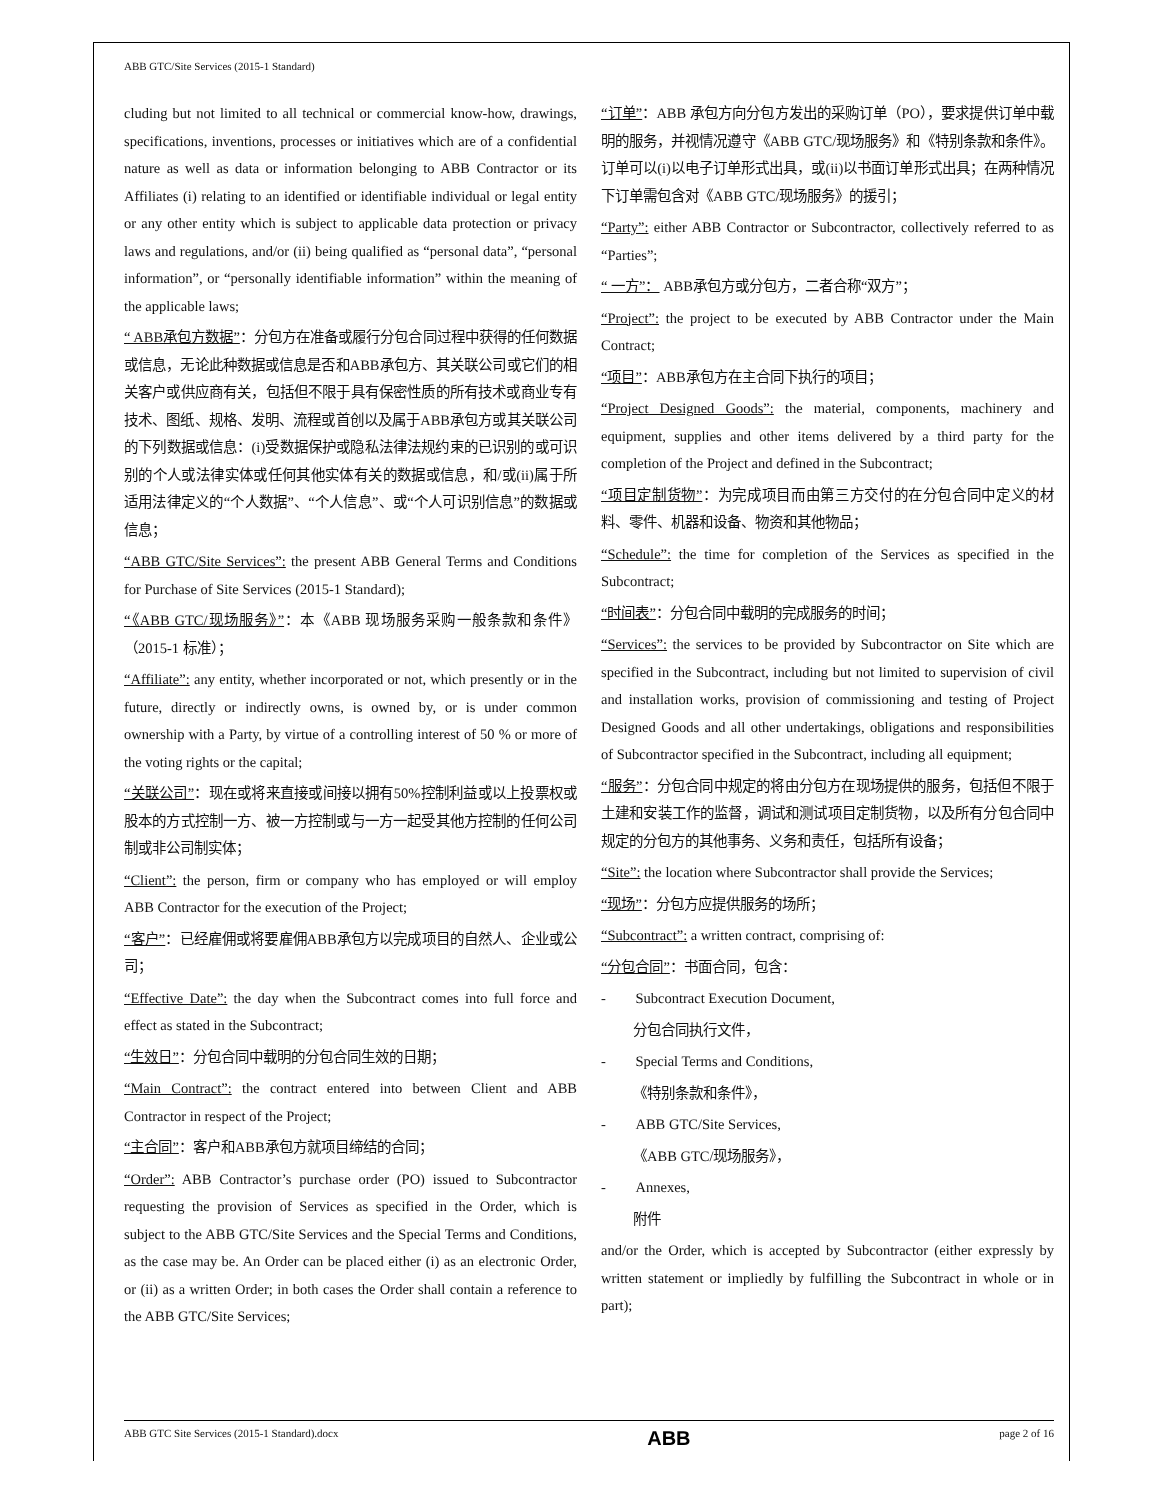ABB GTC/Site Services (2015-1 Standard)
cluding but not limited to all technical or commercial know-how, drawings, specifications, inventions, processes or initiatives which are of a confidential nature as well as data or information belonging to ABB Contractor or its Affiliates (i) relating to an identified or identifiable individual or legal entity or any other entity which is subject to applicable data protection or privacy laws and regulations, and/or (ii) being qualified as “personal data”, “personal information”, or “personally identifiable information” within the meaning of the applicable laws;
“ ABB承包方数据”：分包方在准备或履行分包合同过程中获得的任何数据或信息，无论此种数据或信息是否和ABB承包方、其关联公司或它们的相关客户或供应商有关，包括但不限于具有保密性质的所有技术或商业专有技术、图纸、规格、发明、流程或首创以及属于ABB承包方或其关联公司的下列数据或信息：(i)受数据保护或隐私法律法规约束的已识别的或可识别的个人或法律实体或任何其他实体有关的数据或信息，和/或(ii)属于所适用法律定义的“个人数据”、“个人信息”、或“个人可识别信息”的数据或信息；
“ABB GTC/Site Services”: the present ABB General Terms and Conditions for Purchase of Site Services (2015-1 Standard);
“《ABB GTC/现场服务》”：本《ABB 现场服务采购一般条款和条件》（2015-1 标准）；
“Affiliate”: any entity, whether incorporated or not, which presently or in the future, directly or indirectly owns, is owned by, or is under common ownership with a Party, by virtue of a controlling interest of 50 % or more of the voting rights or the capital;
“关联公司”：现在或将来直接或间接以拥有50%控制利益或以上投票权或股本的方式控制一方、被一方控制或与一方一起受其他方控制的任何公司制或非公司制实体；
“Client”: the person, firm or company who has employed or will employ ABB Contractor for the execution of the Project;
“客户”：已经雇佣或将要雇佣ABB承包方以完成项目的自然人、企业或公司；
“Effective Date”: the day when the Subcontract comes into full force and effect as stated in the Subcontract;
“生效日”：分包合同中载明的分包合同生效的日期；
“Main Contract”: the contract entered into between Client and ABB Contractor in respect of the Project;
“主合同”：客户和ABB承包方就项目缔结的合同；
“Order”: ABB Contractor’s purchase order (PO) issued to Subcontractor requesting the provision of Services as specified in the Order, which is subject to the ABB GTC/Site Services and the Special Terms and Conditions, as the case may be. An Order can be placed either (i) as an electronic Order, or (ii) as a written Order; in both cases the Order shall contain a reference to the ABB GTC/Site Services;
“订单”：ABB 承包方向分包方发出的采购订单（PO），要求提供订单中载明的服务，并视情况遵守《ABB GTC/现场服务》和《特别条款和条件》。订单可以(i)以电子订单形式出具，或(ii)以书面订单形式出具；在两种情况下订单需包含对《ABB GTC/现场服务》的援引；
“Party”: either ABB Contractor or Subcontractor, collectively referred to as “Parties”;
“ 一方”： ABB承包方或分包方，二者合称“双方”；
“Project”: the project to be executed by ABB Contractor under the Main Contract;
“项目”：ABB承包方在主合同下执行的项目；
“Project Designed Goods”: the material, components, machinery and equipment, supplies and other items delivered by a third party for the completion of the Project and defined in the Subcontract;
“项目定制货物”：为完成项目而由第三方交付的在分包合同中定义的材料、零件、机器和设备、物资和其他物品；
“Schedule”: the time for completion of the Services as specified in the Subcontract;
“时间表”：分包合同中载明的完成服务的时间；
“Services”: the services to be provided by Subcontractor on Site which are specified in the Subcontract, including but not limited to supervision of civil and installation works, provision of commissioning and testing of Project Designed Goods and all other undertakings, obligations and responsibilities of Subcontractor specified in the Subcontract, including all equipment;
“服务”：分包合同中规定的将由分包方在现场提供的服务，包括但不限于土建和安装工作的监督，调试和测试项目定制货物，以及所有分包合同中规定的分包方的其他事务、义务和责任，包括所有设备；
“Site”: the location where Subcontractor shall provide the Services;
“现场”：分包方应提供服务的场所；
“Subcontract”: a written contract, comprising of:
“分包合同”：书面合同，包含：
- Subcontract Execution Document,
分包合同执行文件，
- Special Terms and Conditions,
《特别条款和条件》，
- ABB GTC/Site Services,
《ABB GTC/现场服务》，
- Annexes,
附件
and/or the Order, which is accepted by Subcontractor (either expressly by written statement or impliedly by fulfilling the Subcontract in whole or in part);
ABB GTC Site Services (2015-1 Standard).docx ABB page 2 of 16